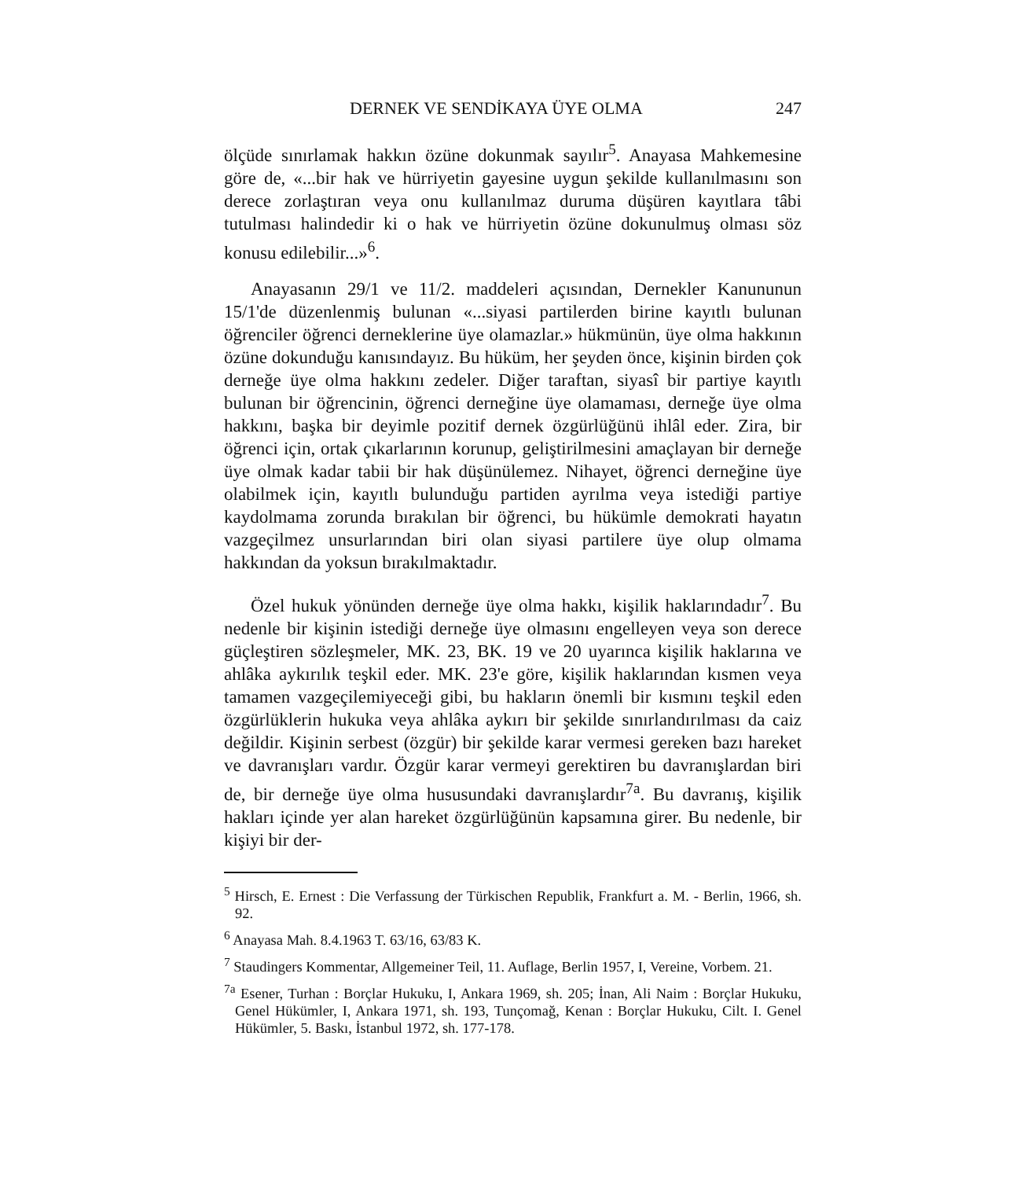DERNEK VE SENDİKAYA ÜYE OLMA 247
ölçüde sınırlamak hakkın özüne dokunmak sayılır<sup>5</sup>. Anayasa Mahkemesine göre de, «...bir hak ve hürriyetin gayesine uygun şekilde kullanılmasını son derece zorlaştıran veya onu kullanılmaz duruma düşüren kayıtlara tâbi tutulması halindedir ki o hak ve hürriyetin özüne dokunulmuş olması söz konusu edilebilir...»<sup>6</sup>.
Anayasanın 29/1 ve 11/2. maddeleri açısından, Dernekler Kanununun 15/1'de düzenlenmiş bulunan «...siyasi partilerden birine kayıtlı bulunan öğrenciler öğrenci derneklerine üye olamazlar.» hükmünün, üye olma hakkının özüne dokunduğu kanısındayız. Bu hüküm, her şeyden önce, kişinin birden çok derneğe üye olma hakkını zedeler. Diğer taraftan, siyasî bir partiye kayıtlı bulunan bir öğrencinin, öğrenci derneğine üye olamaması, derneğe üye olma hakkını, başka bir deyimle pozitif dernek özgürlüğünü ihlâl eder. Zira, bir öğrenci için, ortak çıkarlarının korunup, geliştirilmesini amaçlayan bir derneğe üye olmak kadar tabii bir hak düşünülemez. Nihayet, öğrenci derneğine üye olabilmek için, kayıtlı bulunduğu partiden ayrılma veya istediği partiye kaydolmama zorunda bırakılan bir öğrenci, bu hükümle demokrati hayatın vazgeçilmez unsurlarından biri olan siyasi partilere üye olup olmama hakkından da yoksun bırakılmaktadır.
Özel hukuk yönünden derneğe üye olma hakkı, kişilik haklarındadır<sup>7</sup>. Bu nedenle bir kişinin istediği derneğe üye olmasını engelleyen veya son derece güçleştiren sözleşmeler, MK. 23, BK. 19 ve 20 uyarınca kişilik haklarına ve ahlâka aykırılık teşkil eder. MK. 23'e göre, kişilik haklarından kısmen veya tamamen vazgeçilemiyeceği gibi, bu hakların önemli bir kısmını teşkil eden özgürlüklerin hukuka veya ahlâka aykırı bir şekilde sınırlandırılması da caiz değildir. Kişinin serbest (özgür) bir şekilde karar vermesi gereken bazı hareket ve davranışları vardır. Özgür karar vermeyi gerektiren bu davranışlardan biri de, bir derneğe üye olma hususundaki davranışlardır<sup>7a</sup>. Bu davranış, kişilik hakları içinde yer alan hareket özgürlüğünün kapsamına girer. Bu nedenle, bir kişiyi bir der-
<sup>5</sup> Hirsch, E. Ernest : Die Verfassung der Türkischen Republik, Frankfurt a. M. - Berlin, 1966, sh. 92.
<sup>6</sup> Anayasa Mah. 8.4.1963 T. 63/16, 63/83 K.
<sup>7</sup> Staudingers Kommentar, Allgemeiner Teil, 11. Auflage, Berlin 1957, I, Vereine, Vorbem. 21.
<sup>7a</sup> Esener, Turhan : Borçlar Hukuku, I, Ankara 1969, sh. 205; İnan, Ali Naim : Borçlar Hukuku, Genel Hükümler, I, Ankara 1971, sh. 193, Tunçomağ, Kenan : Borçlar Hukuku, Cilt. I. Genel Hükümler, 5. Baskı, İstanbul 1972, sh. 177-178.